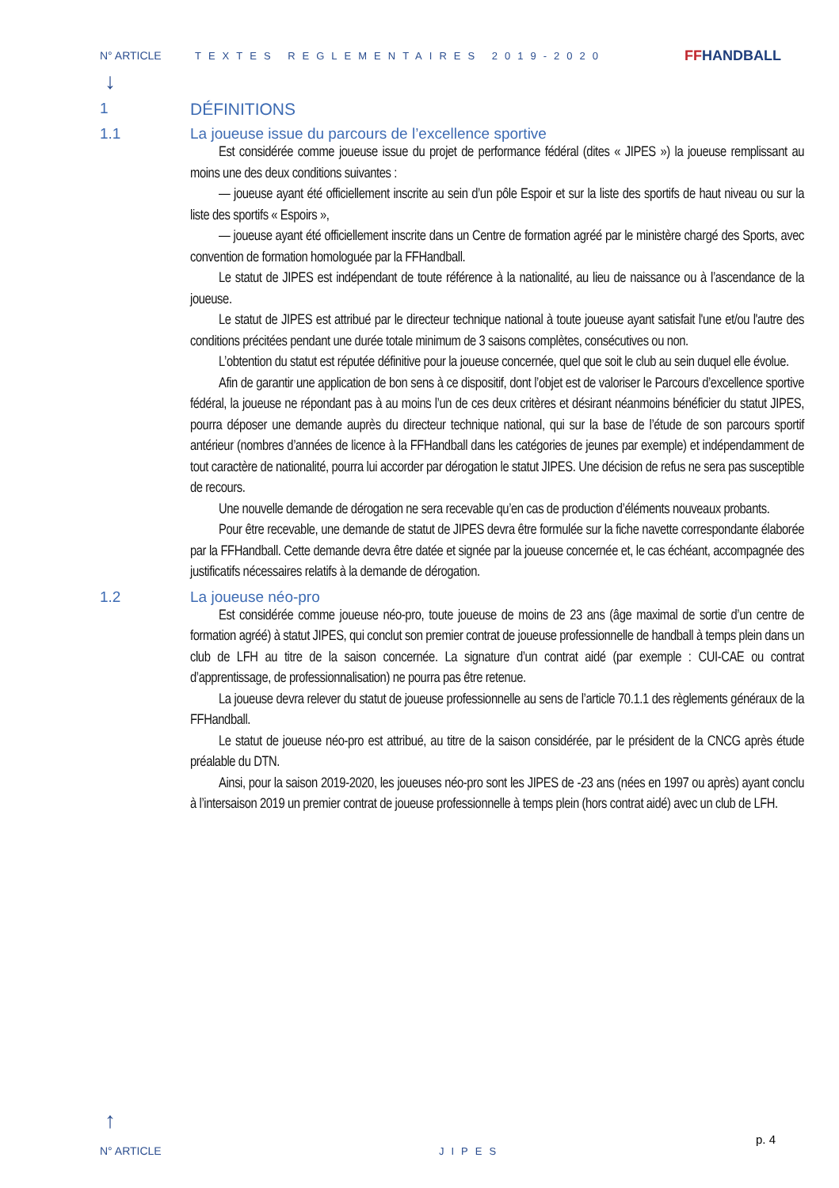N° ARTICLE TEXTES REGLEMENTAIRES 2019-2020
FFHANDBALL
↓
1 DÉFINITIONS
1.1 La joueuse issue du parcours de l’excellence sportive
Est considérée comme joueuse issue du projet de performance fédéral (dites « JIPES ») la joueuse remplissant au moins une des deux conditions suivantes :
— joueuse ayant été officiellement inscrite au sein d’un pôle Espoir et sur la liste des sportifs de haut niveau ou sur la liste des sportifs « Espoirs »,
— joueuse ayant été officiellement inscrite dans un Centre de formation agréé par le ministère chargé des Sports, avec convention de formation homologuée par la FFHandball.
Le statut de JIPES est indépendant de toute référence à la nationalité, au lieu de naissance ou à l’ascendance de la joueuse.
Le statut de JIPES est attribué par le directeur technique national à toute joueuse ayant satisfait l'une et/ou l'autre des conditions précitées pendant une durée totale minimum de 3 saisons complètes, consécutives ou non.
L’obtention du statut est réputée définitive pour la joueuse concernée, quel que soit le club au sein duquel elle évolue.
Afin de garantir une application de bon sens à ce dispositif, dont l’objet est de valoriser le Parcours d’excellence sportive fédéral, la joueuse ne répondant pas à au moins l’un de ces deux critères et désirant néanmoins bénéficier du statut JIPES, pourra déposer une demande auprès du directeur technique national, qui sur la base de l’étude de son parcours sportif antérieur (nombres d’années de licence à la FFHandball dans les catégories de jeunes par exemple) et indépendamment de tout caractère de nationalité, pourra lui accorder par dérogation le statut JIPES. Une décision de refus ne sera pas susceptible de recours.
Une nouvelle demande de dérogation ne sera recevable qu’en cas de production d’éléments nouveaux probants.
Pour être recevable, une demande de statut de JIPES devra être formulée sur la fiche navette correspondante élaborée par la FFHandball. Cette demande devra être datée et signée par la joueuse concernée et, le cas échéant, accompagnée des justificatifs nécessaires relatifs à la demande de dérogation.
1.2 La joueuse néo-pro
Est considérée comme joueuse néo-pro, toute joueuse de moins de 23 ans (âge maximal de sortie d’un centre de formation agréé) à statut JIPES, qui conclut son premier contrat de joueuse professionnelle de handball à temps plein dans un club de LFH au titre de la saison concernée. La signature d’un contrat aidé (par exemple : CUI-CAE ou contrat d’apprentissage, de professionnalisation) ne pourra pas être retenue.
La joueuse devra relever du statut de joueuse professionnelle au sens de l’article 70.1.1 des règlements généraux de la FFHandball.
Le statut de joueuse néo-pro est attribué, au titre de la saison considérée, par le président de la CNCG après étude préalable du DTN.
Ainsi, pour la saison 2019-2020, les joueuses néo-pro sont les JIPES de -23 ans (nées en 1997 ou après) ayant conclu à l’intersaison 2019 un premier contrat de joueuse professionnelle à temps plein (hors contrat aidé) avec un club de LFH.
↑
N° ARTICLE
JIPES
p. 4